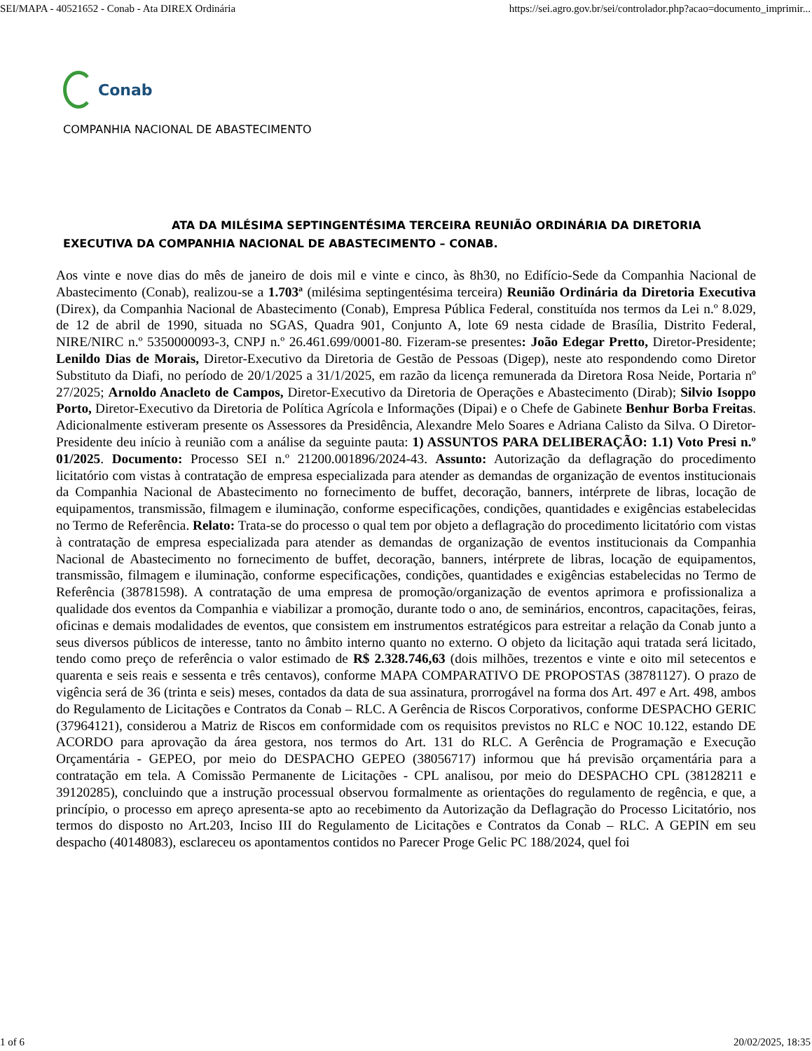SEI/MAPA - 40521652 - Conab - Ata DIREX Ordinária https://sei.agro.gov.br/sei/controlador.php?acao=documento_imprimir...
Conab
COMPANHIA NACIONAL DE ABASTECIMENTO
ATA DA MILÉSIMA SEPTINGENTÉSIMA TERCEIRA REUNIÃO ORDINÁRIA DA DIRETORIA EXECUTIVA DA COMPANHIA NACIONAL DE ABASTECIMENTO – CONAB.
Aos vinte e nove dias do mês de janeiro de dois mil e vinte e cinco, às 8h30, no Edifício-Sede da Companhia Nacional de Abastecimento (Conab), realizou-se a 1.703ª (milésima septingentésima terceira) Reunião Ordinária da Diretoria Executiva (Direx), da Companhia Nacional de Abastecimento (Conab), Empresa Pública Federal, constituída nos termos da Lei n.º 8.029, de 12 de abril de 1990, situada no SGAS, Quadra 901, Conjunto A, lote 69 nesta cidade de Brasília, Distrito Federal, NIRE/NIRC n.º 5350000093-3, CNPJ n.º 26.461.699/0001-80. Fizeram-se presentes: João Edegar Pretto, Diretor-Presidente; Lenildo Dias de Morais, Diretor-Executivo da Diretoria de Gestão de Pessoas (Digep), neste ato respondendo como Diretor Substituto da Diafi, no período de 20/1/2025 a 31/1/2025, em razão da licença remunerada da Diretora Rosa Neide, Portaria nº 27/2025; Arnoldo Anacleto de Campos, Diretor-Executivo da Diretoria de Operações e Abastecimento (Dirab); Silvio Isoppo Porto, Diretor-Executivo da Diretoria de Política Agrícola e Informações (Dipai) e o Chefe de Gabinete Benhur Borba Freitas. Adicionalmente estiveram presente os Assessores da Presidência, Alexandre Melo Soares e Adriana Calisto da Silva. O Diretor-Presidente deu início à reunião com a análise da seguinte pauta: 1) ASSUNTOS PARA DELIBERAÇÃO: 1.1) Voto Presi n.º 01/2025. Documento: Processo SEI n.º 21200.001896/2024-43. Assunto: Autorização da deflagração do procedimento licitatório com vistas à contratação de empresa especializada para atender as demandas de organização de eventos institucionais da Companhia Nacional de Abastecimento no fornecimento de buffet, decoração, banners, intérprete de libras, locação de equipamentos, transmissão, filmagem e iluminação, conforme especificações, condições, quantidades e exigências estabelecidas no Termo de Referência. Relato: Trata-se do processo o qual tem por objeto a deflagração do procedimento licitatório com vistas à contratação de empresa especializada para atender as demandas de organização de eventos institucionais da Companhia Nacional de Abastecimento no fornecimento de buffet, decoração, banners, intérprete de libras, locação de equipamentos, transmissão, filmagem e iluminação, conforme especificações, condições, quantidades e exigências estabelecidas no Termo de Referência (38781598). A contratação de uma empresa de promoção/organização de eventos aprimora e profissionaliza a qualidade dos eventos da Companhia e viabilizar a promoção, durante todo o ano, de seminários, encontros, capacitações, feiras, oficinas e demais modalidades de eventos, que consistem em instrumentos estratégicos para estreitar a relação da Conab junto a seus diversos públicos de interesse, tanto no âmbito interno quanto no externo. O objeto da licitação aqui tratada será licitado, tendo como preço de referência o valor estimado de R$ 2.328.746,63 (dois milhões, trezentos e vinte e oito mil setecentos e quarenta e seis reais e sessenta e três centavos), conforme MAPA COMPARATIVO DE PROPOSTAS (38781127). O prazo de vigência será de 36 (trinta e seis) meses, contados da data de sua assinatura, prorrogável na forma dos Art. 497 e Art. 498, ambos do Regulamento de Licitações e Contratos da Conab – RLC. A Gerência de Riscos Corporativos, conforme DESPACHO GERIC (37964121), considerou a Matriz de Riscos em conformidade com os requisitos previstos no RLC e NOC 10.122, estando DE ACORDO para aprovação da área gestora, nos termos do Art. 131 do RLC. A Gerência de Programação e Execução Orçamentária - GEPEO, por meio do DESPACHO GEPEO (38056717) informou que há previsão orçamentária para a contratação em tela. A Comissão Permanente de Licitações - CPL analisou, por meio do DESPACHO CPL (38128211 e 39120285), concluindo que a instrução processual observou formalmente as orientações do regulamento de regência, e que, a princípio, o processo em apreço apresenta-se apto ao recebimento da Autorização da Deflagração do Processo Licitatório, nos termos do disposto no Art.203, Inciso III do Regulamento de Licitações e Contratos da Conab – RLC. A GEPIN em seu despacho (40148083), esclareceu os apontamentos contidos no Parecer Proge Gelic PC 188/2024, quel foi
1 of 6 20/02/2025, 18:35